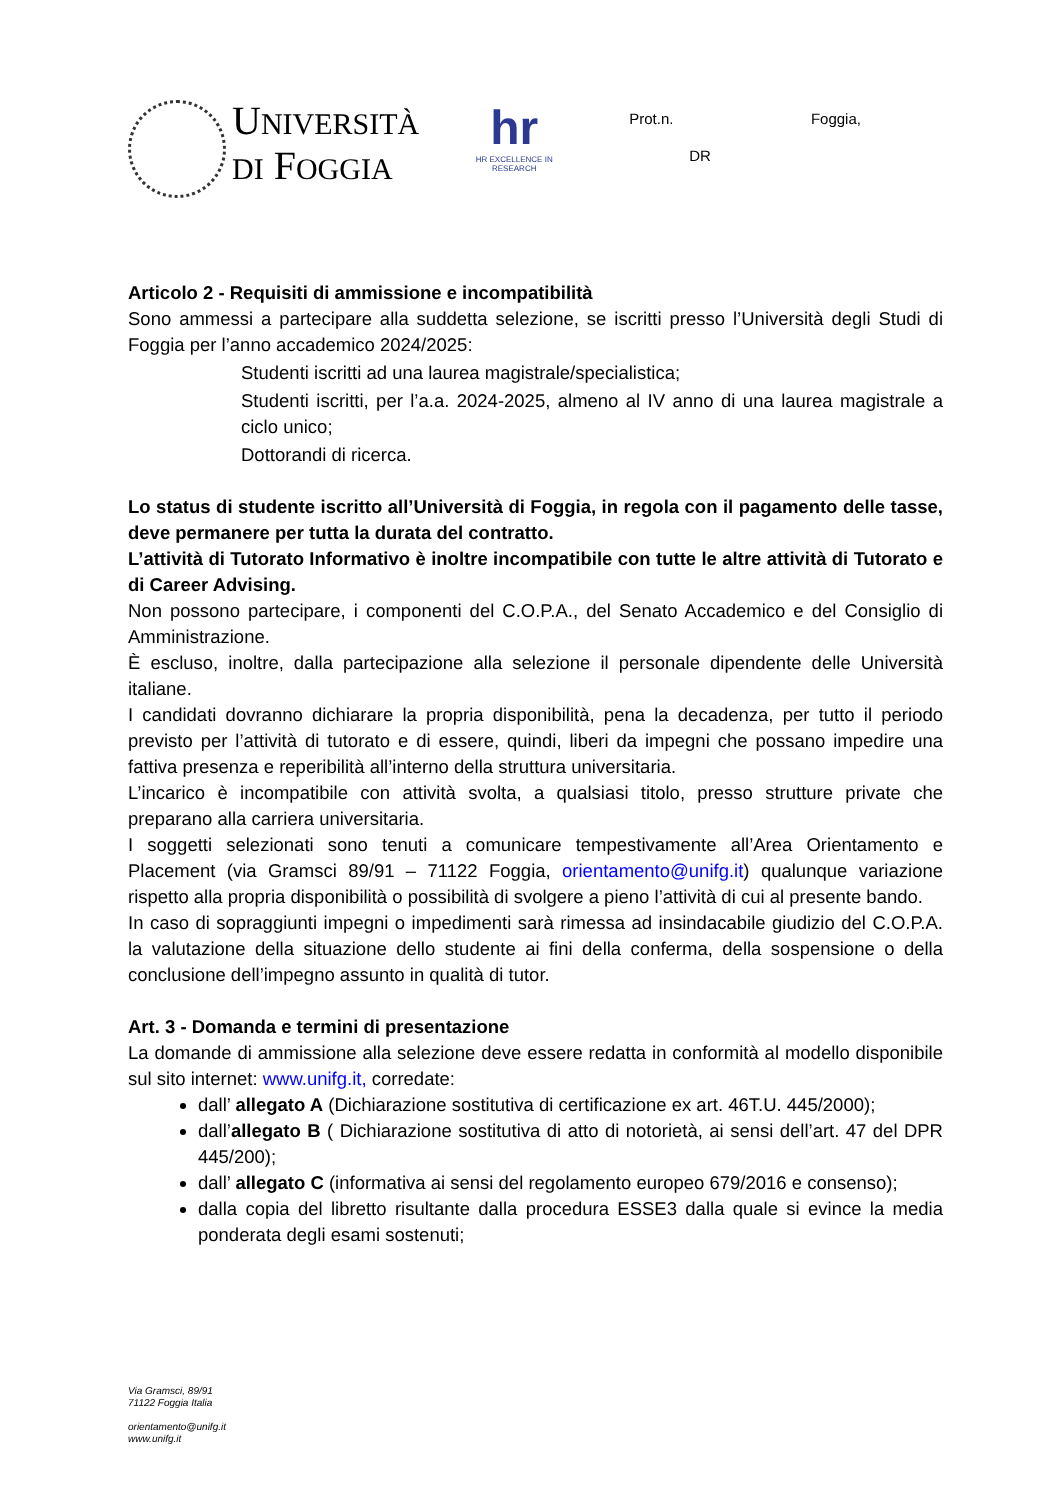UNIVERSITÀ
DI FOGGIA
hr
HR EXCELLENCE IN RESEARCH
Prot.n.
DR
Foggia,
Articolo 2 - Requisiti di ammissione e incompatibilità
Sono ammessi a partecipare alla suddetta selezione, se iscritti presso l’Università degli Studi di Foggia per l’anno accademico 2024/2025:
Studenti iscritti ad una laurea magistrale/specialistica;
Studenti iscritti, per l’a.a. 2024-2025, almeno al IV anno di una laurea magistrale a ciclo unico;
Dottorandi di ricerca.
Lo status di studente iscritto all’Università di Foggia, in regola con il pagamento delle tasse, deve permanere per tutta la durata del contratto.
L’attività di Tutorato Informativo è inoltre incompatibile con tutte le altre attività di Tutorato e di Career Advising.
Non possono partecipare, i componenti del C.O.P.A., del Senato Accademico e del Consiglio di Amministrazione.
È escluso, inoltre, dalla partecipazione alla selezione il personale dipendente delle Università italiane.
I candidati dovranno dichiarare la propria disponibilità, pena la decadenza, per tutto il periodo previsto per l’attività di tutorato e di essere, quindi, liberi da impegni che possano impedire una fattiva presenza e reperibilità all’interno della struttura universitaria.
L’incarico è incompatibile con attività svolta, a qualsiasi titolo, presso strutture private che preparano alla carriera universitaria.
I soggetti selezionati sono tenuti a comunicare tempestivamente all’Area Orientamento e Placement (via Gramsci 89/91 – 71122 Foggia, orientamento@unifg.it) qualunque variazione rispetto alla propria disponibilità o possibilità di svolgere a pieno l’attività di cui al presente bando.
In caso di sopraggiunti impegni o impedimenti sarà rimessa ad insindacabile giudizio del C.O.P.A. la valutazione della situazione dello studente ai fini della conferma, della sospensione o della conclusione dell’impegno assunto in qualità di tutor.
Art. 3 - Domanda e termini di presentazione
La domande di ammissione alla selezione deve essere redatta in conformità al modello disponibile sul sito internet: www.unifg.it, corredate:
dall’ allegato A (Dichiarazione sostitutiva di certificazione ex art. 46T.U. 445/2000);
dall’allegato B ( Dichiarazione sostitutiva di atto di notorietà, ai sensi dell’art. 47 del DPR 445/200);
dall’ allegato C (informativa ai sensi del regolamento europeo 679/2016 e consenso);
dalla copia del libretto risultante dalla procedura ESSE3 dalla quale si evince la media ponderata degli esami sostenuti;
Via Gramsci, 89/91
71122 Foggia Italia
orientamento@unifg.it
www.unifg.it